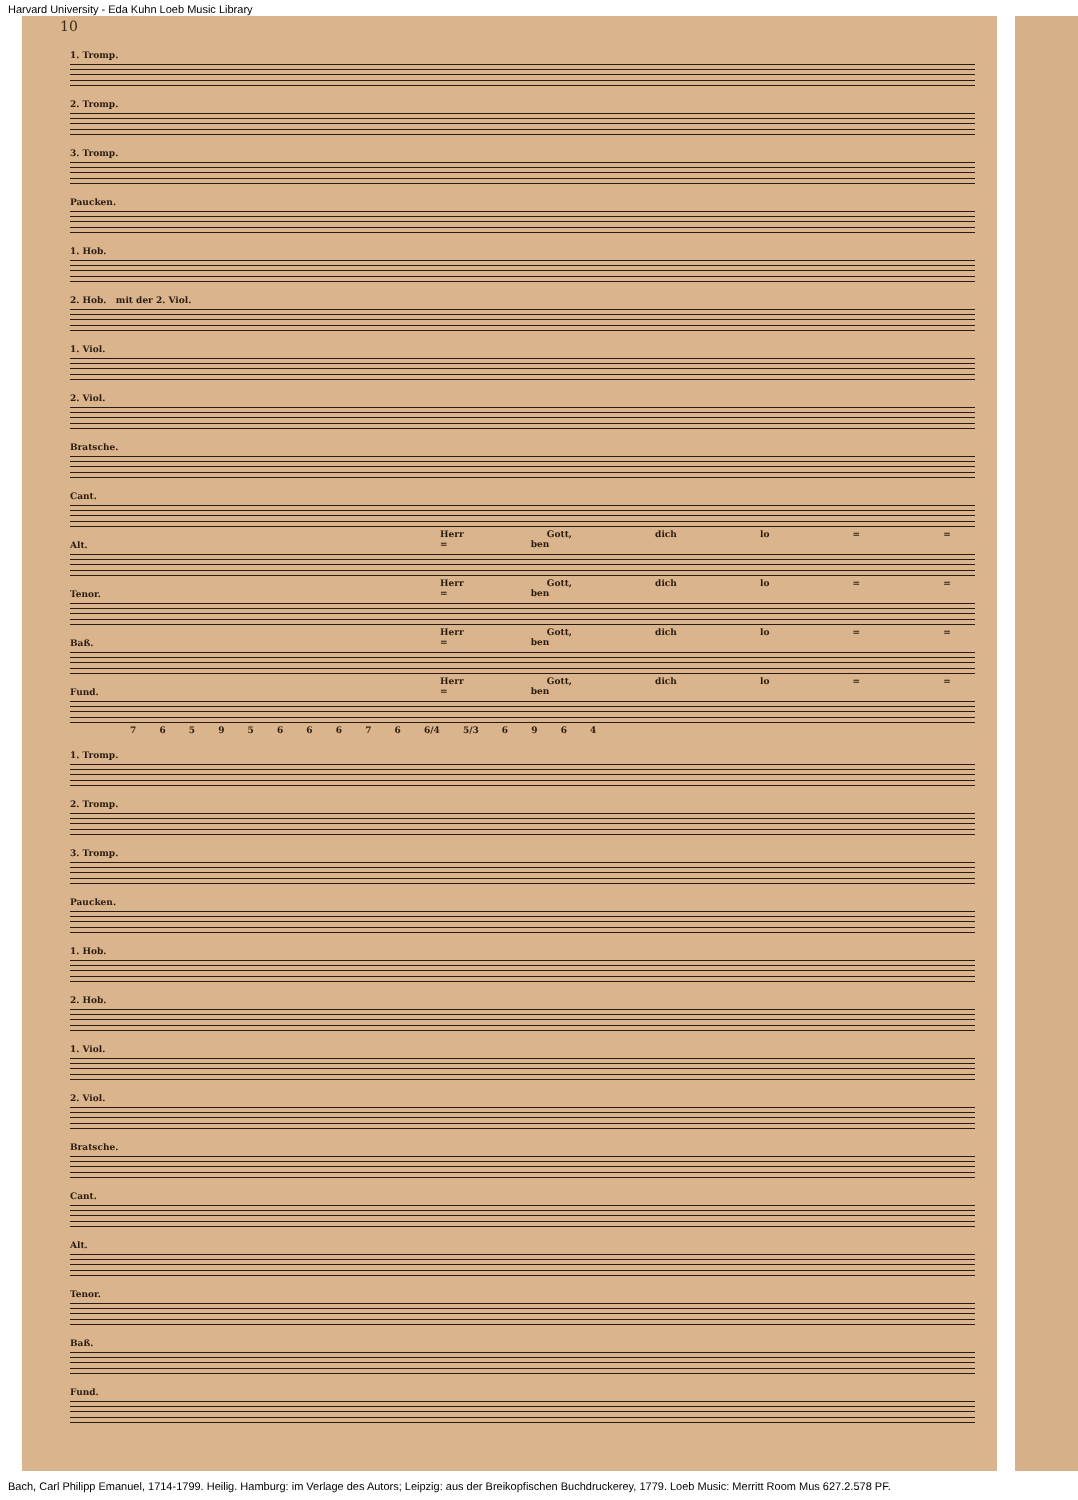Harvard University - Eda Kuhn Loeb Music Library
10
1. Tromp.
2. Tromp.
3. Tromp.
Paucken.
1. Hob.
2. Hob. mit der 2. Viol.
1. Viol.
2. Viol.
Bratsche.
Cant.
Herr Gott, dich lo = = = ben
Alt.
Herr Gott, dich lo = = = ben
Tenor.
Herr Gott, dich lo = = = ben
Baß.
Herr Gott, dich lo = = = ben
Fund.
7 6 5 9 5 6 6 6 7 6 6/4 5/3 6 9 6 4
1. Tromp.
2. Tromp.
3. Tromp.
Paucken.
1. Hob.
2. Hob.
1. Viol.
2. Viol.
Bratsche.
Cant.
Alt.
Tenor.
Baß.
Fund.
Bach, Carl Philipp Emanuel, 1714-1799. Heilig. Hamburg: im Verlage des Autors; Leipzig: aus der Breikopfischen Buchdruckerey, 1779. Loeb Music: Merritt Room Mus 627.2.578 PF.